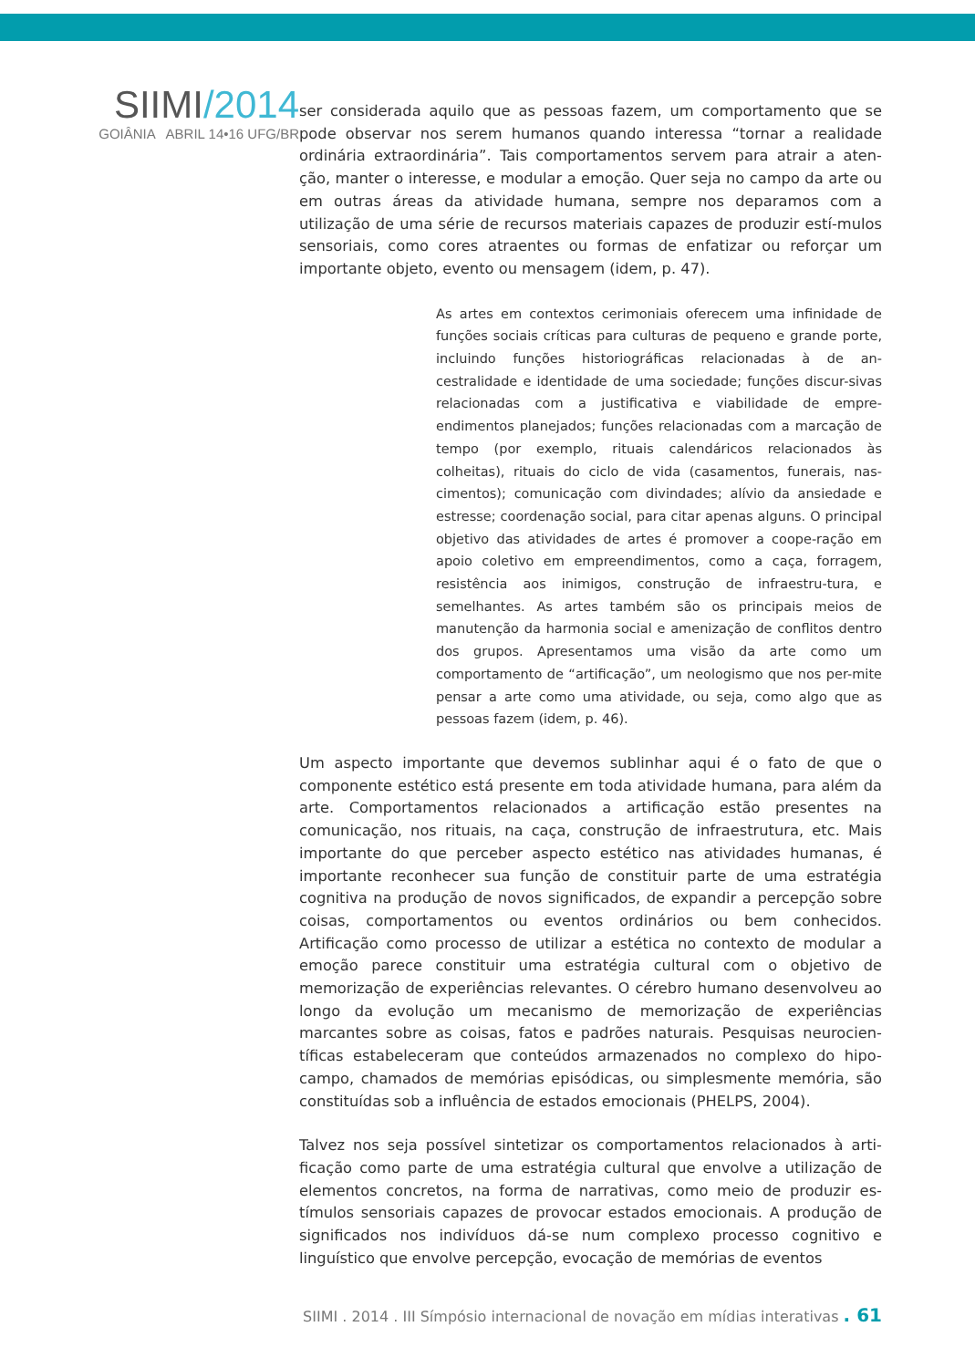SIIMI/2014
GOIÂNIA ABRIL 14•16 UFG/BR
ser considerada aquilo que as pessoas fazem, um comportamento que se pode observar nos serem humanos quando interessa “tornar a realidade ordinária extraordinária”. Tais comportamentos servem para atrair a aten-ção, manter o interesse, e modular a emoção. Quer seja no campo da arte ou em outras áreas da atividade humana, sempre nos deparamos com a utilização de uma série de recursos materiais capazes de produzir estí-mulos sensoriais, como cores atraentes ou formas de enfatizar ou reforçar um importante objeto, evento ou mensagem (idem, p. 47).
As artes em contextos cerimoniais oferecem uma infinidade de funções sociais críticas para culturas de pequeno e grande porte, incluindo funções historiográficas relacionadas à de an-cestralidade e identidade de uma sociedade; funções discur-sivas relacionadas com a justificativa e viabilidade de empre-endimentos planejados; funções relacionadas com a marcação de tempo (por exemplo, rituais calendáricos relacionados às colheitas), rituais do ciclo de vida (casamentos, funerais, nas-cimentos); comunicação com divindades; alívio da ansiedade e estresse; coordenação social, para citar apenas alguns. O principal objetivo das atividades de artes é promover a coope-ração em apoio coletivo em empreendimentos, como a caça, forragem, resistência aos inimigos, construção de infraestru-tura, e semelhantes. As artes também são os principais meios de manutenção da harmonia social e amenização de conflitos dentro dos grupos. Apresentamos uma visão da arte como um comportamento de “artificação”, um neologismo que nos per-mite pensar a arte como uma atividade, ou seja, como algo que as pessoas fazem (idem, p. 46).
Um aspecto importante que devemos sublinhar aqui é o fato de que o componente estético está presente em toda atividade humana, para além da arte. Comportamentos relacionados a artificação estão presentes na comunicação, nos rituais, na caça, construção de infraestrutura, etc. Mais importante do que perceber aspecto estético nas atividades humanas, é importante reconhecer sua função de constituir parte de uma estratégia cognitiva na produção de novos significados, de expandir a percepção sobre coisas, comportamentos ou eventos ordinários ou bem conhecidos. Artificação como processo de utilizar a estética no contexto de modular a emoção parece constituir uma estratégia cultural com o objetivo de memorização de experiências relevantes. O cérebro humano desenvolveu ao longo da evolução um mecanismo de memorização de experiências marcantes sobre as coisas, fatos e padrões naturais. Pesquisas neurocien-tíficas estabeleceram que conteúdos armazenados no complexo do hipo-campo, chamados de memórias episódicas, ou simplesmente memória, são constituídas sob a influência de estados emocionais (PHELPS, 2004).
Talvez nos seja possível sintetizar os comportamentos relacionados à arti-ficação como parte de uma estratégia cultural que envolve a utilização de elementos concretos, na forma de narrativas, como meio de produzir es-tímulos sensoriais capazes de provocar estados emocionais. A produção de significados nos indivíduos dá-se num complexo processo cognitivo e linguístico que envolve percepção, evocação de memórias de eventos
SIIMI . 2014 . III Símpósio internacional de novação em mídias interativas . 61